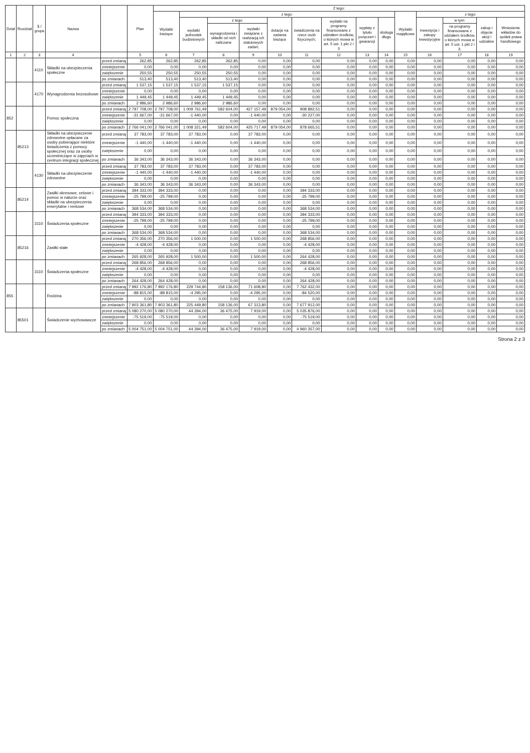| Dział | Rozdział | § / grupa | Nazwa | | Plan | Z tego: | | | | | | | | | | | | | |
| --- | --- | --- | --- | --- | --- | --- | --- | --- | --- | --- | --- | --- | --- | --- | --- | --- | --- | --- | --- |
| | | | | | | Wydatki bieżące | z tego: | | | | | | | | Wydatki majątkowe | z tego: | | | |
| | | | | | | | wydatki jednostek budżetowych | z tego: | | dotacje na zadania bieżące | świadczenia na rzecz osób fizycznych; | wydatki na programy finansowane z udziałem środków, o których mowa w art. 5 ust. 1 pkt 2 i 3 | wypłaty z tytułu poręczeń i gwarancji | obsługa długu | | Inwestycje i zakupy inwestycyjne | w tym: | zakup i objęcie akcji i udziałów | Wniesienie wkładów do spółek prawa handlowego |
| | | | | | | | | wynagrodzenia i składki od nich naliczane | wydatki związane z realizacją ich statutowych zadań; | | | | | | | | na programy finansowane z udziałem środków, o których mowa w art. 5 ust. 1 pkt 2 i 3, | | |
| 1 | 2 | 3 | 4 | | 5 | 6 | 7 | 8 | 9 | 10 | 11 | 12 | 13 | 14 | 15 | 16 | 17 | 18 | 19 |
| | | 4110 | Składki na ubezpieczenia społeczne | przed zmianą | 262,85 | 262,85 | 262,85 | 262,85 | 0,00 | 0,00 | 0,00 | 0,00 | 0,00 | 0,00 | 0,00 | 0,00 | 0,00 | 0,00 | 0,00 |
| | | | | zmniejszenie | 0,00 | 0,00 | 0,00 | 0,00 | 0,00 | 0,00 | 0,00 | 0,00 | 0,00 | 0,00 | 0,00 | 0,00 | 0,00 | 0,00 | 0,00 |
| | | | | zwiększenie | 250,55 | 250,55 | 250,55 | 250,55 | 0,00 | 0,00 | 0,00 | 0,00 | 0,00 | 0,00 | 0,00 | 0,00 | 0,00 | 0,00 | 0,00 |
| | | | | po zmianach | 513,40 | 513,40 | 513,40 | 513,40 | 0,00 | 0,00 | 0,00 | 0,00 | 0,00 | 0,00 | 0,00 | 0,00 | 0,00 | 0,00 | 0,00 |
| | | 4170 | Wynagrodzenia bezosobowe | przed zmianą | 1 537,15 | 1 537,15 | 1 537,15 | 1 537,15 | 0,00 | 0,00 | 0,00 | 0,00 | 0,00 | 0,00 | 0,00 | 0,00 | 0,00 | 0,00 | 0,00 |
| | | | | zmniejszenie | 0,00 | 0,00 | 0,00 | 0,00 | 0,00 | 0,00 | 0,00 | 0,00 | 0,00 | 0,00 | 0,00 | 0,00 | 0,00 | 0,00 | 0,00 |
| | | | | zwiększenie | 1 449,45 | 1 449,45 | 1 449,45 | 1 449,45 | 0,00 | 0,00 | 0,00 | 0,00 | 0,00 | 0,00 | 0,00 | 0,00 | 0,00 | 0,00 | 0,00 |
| | | | | po zmianach | 2 986,60 | 2 986,60 | 2 986,60 | 2 986,60 | 0,00 | 0,00 | 0,00 | 0,00 | 0,00 | 0,00 | 0,00 | 0,00 | 0,00 | 0,00 | 0,00 |
| 852 | | | Pomoc społeczna | przed zmianą | 2 797 708,00 | 2 797 708,00 | 1 009 761,49 | 582 604,00 | 427 157,49 | 879 054,00 | 908 892,51 | 0,00 | 0,00 | 0,00 | 0,00 | 0,00 | 0,00 | 0,00 | 0,00 |
| | | | | zmniejszenie | -31 667,00 | -31 667,00 | -1 440,00 | 0,00 | -1 440,00 | 0,00 | -30 227,00 | 0,00 | 0,00 | 0,00 | 0,00 | 0,00 | 0,00 | 0,00 | 0,00 |
| | | | | zwiększenie | 0,00 | 0,00 | 0,00 | 0,00 | 0,00 | 0,00 | 0,00 | 0,00 | 0,00 | 0,00 | 0,00 | 0,00 | 0,00 | 0,00 | 0,00 |
| | | | | po zmianach | 2 766 041,00 | 2 766 041,00 | 1 008 321,49 | 582 604,00 | 425 717,49 | 879 054,00 | 878 665,51 | 0,00 | 0,00 | 0,00 | 0,00 | 0,00 | 0,00 | 0,00 | 0,00 |
| | 85213 | | Składki na ubezpieczenie zdrowotne opłacane za osoby pobierające niektóre świadczenia z pomocy społecznej oraz za osoby uczestniczące w zajęciach w centrum integracji społecznej | przed zmianą | 37 783,00 | 37 783,00 | 37 783,00 | 0,00 | 37 783,00 | 0,00 | 0,00 | 0,00 | 0,00 | 0,00 | 0,00 | 0,00 | 0,00 | 0,00 | 0,00 |
| | | | | zmniejszenie | -1 440,00 | -1 440,00 | -1 440,00 | 0,00 | -1 440,00 | 0,00 | 0,00 | 0,00 | 0,00 | 0,00 | 0,00 | 0,00 | 0,00 | 0,00 | 0,00 |
| | | | | zwiększenie | 0,00 | 0,00 | 0,00 | 0,00 | 0,00 | 0,00 | 0,00 | 0,00 | 0,00 | 0,00 | 0,00 | 0,00 | 0,00 | 0,00 | 0,00 |
| | | | | po zmianach | 36 343,00 | 36 343,00 | 36 343,00 | 0,00 | 36 343,00 | 0,00 | 0,00 | 0,00 | 0,00 | 0,00 | 0,00 | 0,00 | 0,00 | 0,00 | 0,00 |
| | | 4130 | Składki na ubezpieczenie zdrowotne | przed zmianą | 37 783,00 | 37 783,00 | 37 783,00 | 0,00 | 37 783,00 | 0,00 | 0,00 | 0,00 | 0,00 | 0,00 | 0,00 | 0,00 | 0,00 | 0,00 | 0,00 |
| | | | | zmniejszenie | -1 440,00 | -1 440,00 | -1 440,00 | 0,00 | -1 440,00 | 0,00 | 0,00 | 0,00 | 0,00 | 0,00 | 0,00 | 0,00 | 0,00 | 0,00 | 0,00 |
| | | | | zwiększenie | 0,00 | 0,00 | 0,00 | 0,00 | 0,00 | 0,00 | 0,00 | 0,00 | 0,00 | 0,00 | 0,00 | 0,00 | 0,00 | 0,00 | 0,00 |
| | | | | po zmianach | 36 343,00 | 36 343,00 | 36 343,00 | 0,00 | 36 343,00 | 0,00 | 0,00 | 0,00 | 0,00 | 0,00 | 0,00 | 0,00 | 0,00 | 0,00 | 0,00 |
| | 85214 | | Zasiłki okresowe, celowe i pomoc w naturze oraz składki na ubezpieczenia emerytalne i rentowe | przed zmianą | 394 333,00 | 394 333,00 | 0,00 | 0,00 | 0,00 | 0,00 | 394 333,00 | 0,00 | 0,00 | 0,00 | 0,00 | 0,00 | 0,00 | 0,00 | 0,00 |
| | | | | zmniejszenie | -25 799,00 | -25 799,00 | 0,00 | 0,00 | 0,00 | 0,00 | -25 799,00 | 0,00 | 0,00 | 0,00 | 0,00 | 0,00 | 0,00 | 0,00 | 0,00 |
| | | | | zwiększenie | 0,00 | 0,00 | 0,00 | 0,00 | 0,00 | 0,00 | 0,00 | 0,00 | 0,00 | 0,00 | 0,00 | 0,00 | 0,00 | 0,00 | 0,00 |
| | | | | po zmianach | 368 534,00 | 368 534,00 | 0,00 | 0,00 | 0,00 | 0,00 | 368 534,00 | 0,00 | 0,00 | 0,00 | 0,00 | 0,00 | 0,00 | 0,00 | 0,00 |
| | | 3110 | Świadczenia społeczne | przed zmianą | 394 333,00 | 394 333,00 | 0,00 | 0,00 | 0,00 | 0,00 | 394 333,00 | 0,00 | 0,00 | 0,00 | 0,00 | 0,00 | 0,00 | 0,00 | 0,00 |
| | | | | zmniejszenie | -25 799,00 | -25 799,00 | 0,00 | 0,00 | 0,00 | 0,00 | -25 799,00 | 0,00 | 0,00 | 0,00 | 0,00 | 0,00 | 0,00 | 0,00 | 0,00 |
| | | | | zwiększenie | 0,00 | 0,00 | 0,00 | 0,00 | 0,00 | 0,00 | 0,00 | 0,00 | 0,00 | 0,00 | 0,00 | 0,00 | 0,00 | 0,00 | 0,00 |
| | | | | po zmianach | 368 534,00 | 368 534,00 | 0,00 | 0,00 | 0,00 | 0,00 | 368 534,00 | 0,00 | 0,00 | 0,00 | 0,00 | 0,00 | 0,00 | 0,00 | 0,00 |
| | 85216 | | Zasiłki stałe | przed zmianą | 270 356,00 | 270 356,00 | 1 500,00 | 0,00 | 1 500,00 | 0,00 | 268 856,00 | 0,00 | 0,00 | 0,00 | 0,00 | 0,00 | 0,00 | 0,00 | 0,00 |
| | | | | zmniejszenie | -4 428,00 | -4 428,00 | 0,00 | 0,00 | 0,00 | 0,00 | -4 428,00 | 0,00 | 0,00 | 0,00 | 0,00 | 0,00 | 0,00 | 0,00 | 0,00 |
| | | | | zwiększenie | 0,00 | 0,00 | 0,00 | 0,00 | 0,00 | 0,00 | 0,00 | 0,00 | 0,00 | 0,00 | 0,00 | 0,00 | 0,00 | 0,00 | 0,00 |
| | | | | po zmianach | 265 928,00 | 265 928,00 | 1 500,00 | 0,00 | 1 500,00 | 0,00 | 264 428,00 | 0,00 | 0,00 | 0,00 | 0,00 | 0,00 | 0,00 | 0,00 | 0,00 |
| | | 3110 | Świadczenia społeczne | przed zmianą | 268 856,00 | 268 856,00 | 0,00 | 0,00 | 0,00 | 0,00 | 268 856,00 | 0,00 | 0,00 | 0,00 | 0,00 | 0,00 | 0,00 | 0,00 | 0,00 |
| | | | | zmniejszenie | -4 428,00 | -4 428,00 | 0,00 | 0,00 | 0,00 | 0,00 | -4 428,00 | 0,00 | 0,00 | 0,00 | 0,00 | 0,00 | 0,00 | 0,00 | 0,00 |
| | | | | zwiększenie | 0,00 | 0,00 | 0,00 | 0,00 | 0,00 | 0,00 | 0,00 | 0,00 | 0,00 | 0,00 | 0,00 | 0,00 | 0,00 | 0,00 | 0,00 |
| | | | | po zmianach | 264 428,00 | 264 428,00 | 0,00 | 0,00 | 0,00 | 0,00 | 264 428,00 | 0,00 | 0,00 | 0,00 | 0,00 | 0,00 | 0,00 | 0,00 | 0,00 |
| 855 | | | Rodzina | przed zmianą | 7 992 176,80 | 7 992 176,80 | 229 744,80 | 158 136,00 | 71 608,80 | 0,00 | 7 762 432,00 | 0,00 | 0,00 | 0,00 | 0,00 | 0,00 | 0,00 | 0,00 | 0,00 |
| | | | | zmniejszenie | -88 815,00 | -88 815,00 | -4 295,00 | 0,00 | -4 295,00 | 0,00 | -84 520,00 | 0,00 | 0,00 | 0,00 | 0,00 | 0,00 | 0,00 | 0,00 | 0,00 |
| | | | | zwiększenie | 0,00 | 0,00 | 0,00 | 0,00 | 0,00 | 0,00 | 0,00 | 0,00 | 0,00 | 0,00 | 0,00 | 0,00 | 0,00 | 0,00 | 0,00 |
| | | | | po zmianach | 7 903 361,80 | 7 903 361,80 | 225 449,80 | 158 136,00 | 67 313,80 | 0,00 | 7 677 912,00 | 0,00 | 0,00 | 0,00 | 0,00 | 0,00 | 0,00 | 0,00 | 0,00 |
| | 85501 | | Świadczenie wychowawcze | przed zmianą | 5 080 270,00 | 5 080 270,00 | 44 394,00 | 36 475,00 | 7 919,00 | 0,00 | 5 035 876,00 | 0,00 | 0,00 | 0,00 | 0,00 | 0,00 | 0,00 | 0,00 | 0,00 |
| | | | | zmniejszenie | -75 519,00 | -75 519,00 | 0,00 | 0,00 | 0,00 | 0,00 | -75 519,00 | 0,00 | 0,00 | 0,00 | 0,00 | 0,00 | 0,00 | 0,00 | 0,00 |
| | | | | zwiększenie | 0,00 | 0,00 | 0,00 | 0,00 | 0,00 | 0,00 | 0,00 | 0,00 | 0,00 | 0,00 | 0,00 | 0,00 | 0,00 | 0,00 | 0,00 |
| | | | | po zmianach | 5 004 751,00 | 5 004 751,00 | 44 394,00 | 36 475,00 | 7 919,00 | 0,00 | 4 960 357,00 | 0,00 | 0,00 | 0,00 | 0,00 | 0,00 | 0,00 | 0,00 | 0,00 |
Strona 2 z 3